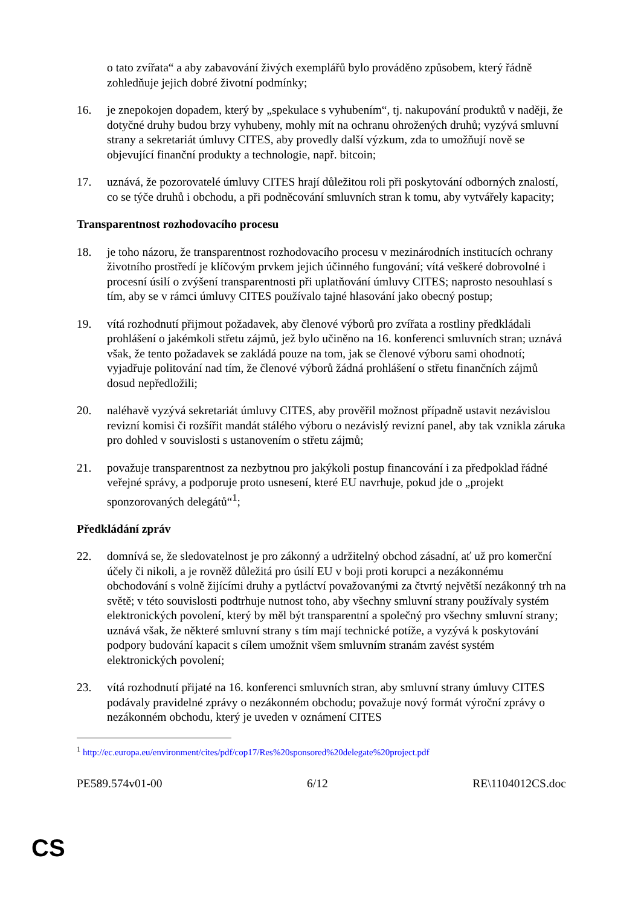o tato zvířata“ a aby zabavování živých exemplářů bylo prováděno způsobem, který řádně zohledňuje jejich dobré životní podmínky;
16. je znepokojen dopadem, který by „spekulace s vyhubením“, tj. nakupování produktů v naději, že dotyčné druhy budou brzy vyhubeny, mohly mít na ochranu ohrožených druhů; vyzývá smluvní strany a sekretariát úmluvy CITES, aby provedly další výzkum, zda to umožňují nově se objevující finanční produkty a technologie, např. bitcoin;
17. uznává, že pozorovatelé úmluvy CITES hrají důležitou roli při poskytování odborných znalostí, co se týče druhů i obchodu, a při podněcování smluvních stran k tomu, aby vytvářely kapacity;
Transparentnost rozhodovacího procesu
18. je toho názoru, že transparentnost rozhodovacího procesu v mezinárodních institucích ochrany životního prostředí je klíčovým prvkem jejich účinného fungování; vítá veškeré dobrovolné i procesní úsilí o zvýšení transparentnosti při uplatňování úmluvy CITES; naprosto nesouhlasí s tím, aby se v rámci úmluvy CITES používalo tajné hlasování jako obecný postup;
19. vítá rozhodnutí přijmout požadavek, aby členové výborů pro zvířata a rostliny předkládali prohlášení o jakémkoli střetu zájmů, jež bylo učiněno na 16. konferenci smluvních stran; uznává však, že tento požadavek se zakládá pouze na tom, jak se členové výboru sami ohodnotí; vyjadřuje politování nad tím, že členové výborů žádná prohlášení o střetu finančních zájmů dosud nepředložili;
20. naléhavě vyzývá sekretariát úmluvy CITES, aby prověřil možnost případně ustavit nezávislou revizní komisi či rozšířit mandát stálého výboru o nezávislý revizní panel, aby tak vznikla záruka pro dohled v souvislosti s ustanovením o střetu zájmů;
21. považuje transparentnost za nezbytnou pro jakýkoli postup financování i za předpoklad řádné veřejné správy, a podporuje proto usnesení, které EU navrhuje, pokud jde o „projekt sponzorovaných delegátů“<sup>1</sup>;
Předkládání zpráv
22. domnívá se, že sledovatelnost je pro zákonný a udržitelný obchod zásadní, ať už pro komerční účely či nikoli, a je rovněž důležitá pro úsilí EU v boji proti korupci a nezákonnému obchodování s volně žijícími druhy a pytláctví považovanými za čtvrtý největší nezákonný trh na světě; v této souvislosti podtrhuje nutnost toho, aby všechny smluvní strany používaly systém elektronických povolení, který by měl být transparentní a společný pro všechny smluvní strany; uznává však, že některé smluvní strany s tím mají technické potíže, a vyzývá k poskytování podpory budování kapacit s cílem umožnit všem smluvním stranám zavést systém elektronických povolení;
23. vítá rozhodnutí přijaté na 16. konferenci smluvních stran, aby smluvní strany úmluvy CITES podávaly pravidelné zprávy o nezákonném obchodu; považuje nový formát výroční zprávy o nezákonném obchodu, který je uveden v oznámení CITES
<sup>1</sup> http://ec.europa.eu/environment/cites/pdf/cop17/Res%20sponsored%20delegate%20project.pdf
PE589.574v01-00 6/12 RE\1104012CS.doc
CS